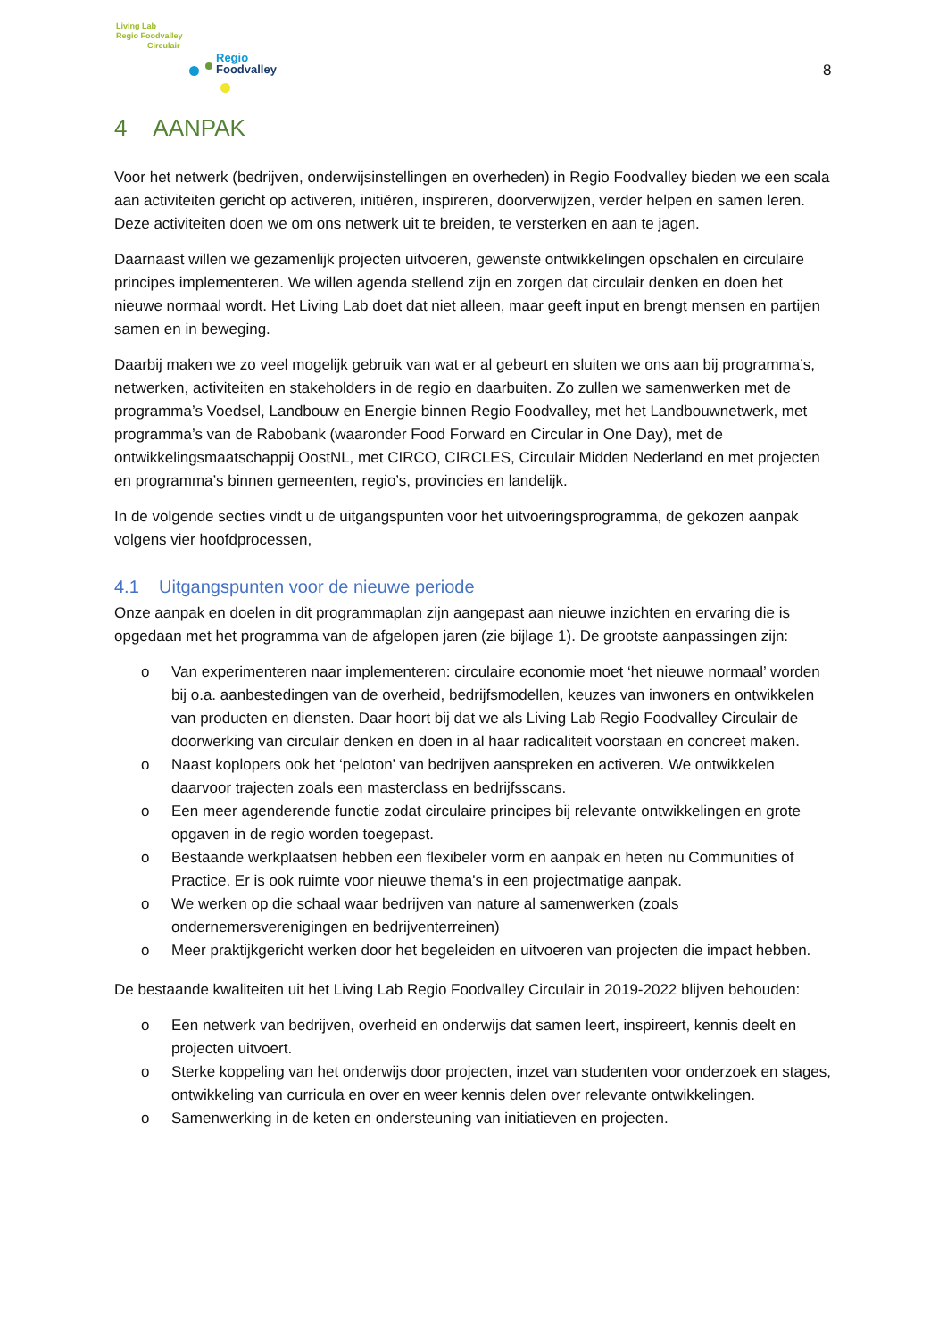Living Lab
Regio Foodvalley
Circulair
Regio
Foodvalley
8
4 AANPAK
Voor het netwerk (bedrijven, onderwijsinstellingen en overheden) in Regio Foodvalley bieden we een scala aan activiteiten gericht op activeren, initiëren, inspireren, doorverwijzen, verder helpen en samen leren. Deze activiteiten doen we om ons netwerk uit te breiden, te versterken en aan te jagen.
Daarnaast willen we gezamenlijk projecten uitvoeren, gewenste ontwikkelingen opschalen en circulaire principes implementeren. We willen agenda stellend zijn en zorgen dat circulair denken en doen het nieuwe normaal wordt. Het Living Lab doet dat niet alleen, maar geeft input en brengt mensen en partijen samen en in beweging.
Daarbij maken we zo veel mogelijk gebruik van wat er al gebeurt en sluiten we ons aan bij programma’s, netwerken, activiteiten en stakeholders in de regio en daarbuiten. Zo zullen we samenwerken met de programma’s Voedsel, Landbouw en Energie binnen Regio Foodvalley, met het Landbouwnetwerk, met programma’s van de Rabobank (waaronder Food Forward en Circular in One Day), met de ontwikkelingsmaatschappij OostNL, met CIRCO, CIRCLES, Circulair Midden Nederland en met projecten en programma’s binnen gemeenten, regio’s, provincies en landelijk.
In de volgende secties vindt u de uitgangspunten voor het uitvoeringsprogramma, de gekozen aanpak volgens vier hoofdprocessen,
4.1 Uitgangspunten voor de nieuwe periode
Onze aanpak en doelen in dit programmaplan zijn aangepast aan nieuwe inzichten en ervaring die is opgedaan met het programma van de afgelopen jaren (zie bijlage 1). De grootste aanpassingen zijn:
o Van experimenteren naar implementeren: circulaire economie moet ‘het nieuwe normaal’ worden bij o.a. aanbestedingen van de overheid, bedrijfsmodellen, keuzes van inwoners en ontwikkelen van producten en diensten. Daar hoort bij dat we als Living Lab Regio Foodvalley Circulair de doorwerking van circulair denken en doen in al haar radicaliteit voorstaan en concreet maken.
o Naast koplopers ook het ‘peloton’ van bedrijven aanspreken en activeren. We ontwikkelen daarvoor trajecten zoals een masterclass en bedrijfsscans.
o Een meer agenderende functie zodat circulaire principes bij relevante ontwikkelingen en grote opgaven in de regio worden toegepast.
o Bestaande werkplaatsen hebben een flexibeler vorm en aanpak en heten nu Communities of Practice. Er is ook ruimte voor nieuwe thema's in een projectmatige aanpak.
o We werken op die schaal waar bedrijven van nature al samenwerken (zoals ondernemersverenigingen en bedrijventerreinen)
o Meer praktijkgericht werken door het begeleiden en uitvoeren van projecten die impact hebben.
De bestaande kwaliteiten uit het Living Lab Regio Foodvalley Circulair in 2019-2022 blijven behouden:
o Een netwerk van bedrijven, overheid en onderwijs dat samen leert, inspireert, kennis deelt en projecten uitvoert.
o Sterke koppeling van het onderwijs door projecten, inzet van studenten voor onderzoek en stages, ontwikkeling van curricula en over en weer kennis delen over relevante ontwikkelingen.
o Samenwerking in de keten en ondersteuning van initiatieven en projecten.